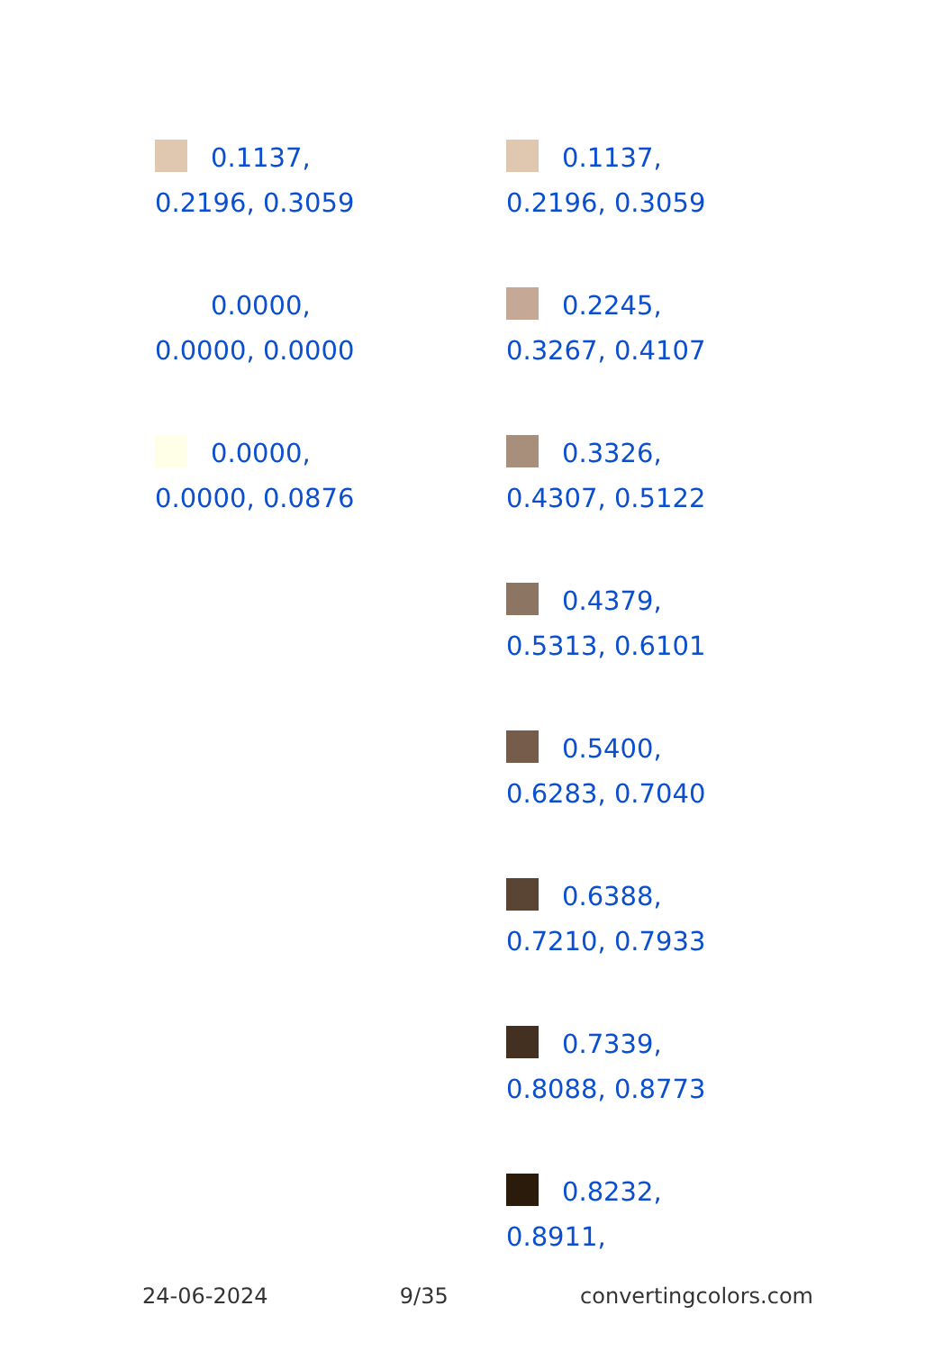0.1137, 0.2196, 0.3059
0.0000, 0.0000, 0.0000
0.0000, 0.0000, 0.0876
0.1137, 0.2196, 0.3059
0.2245, 0.3267, 0.4107
0.3326, 0.4307, 0.5122
0.4379, 0.5313, 0.6101
0.5400, 0.6283, 0.7040
0.6388, 0.7210, 0.7933
0.7339, 0.8088, 0.8773
0.8232, 0.8911,
24-06-2024 9/35 convertingcolors.com